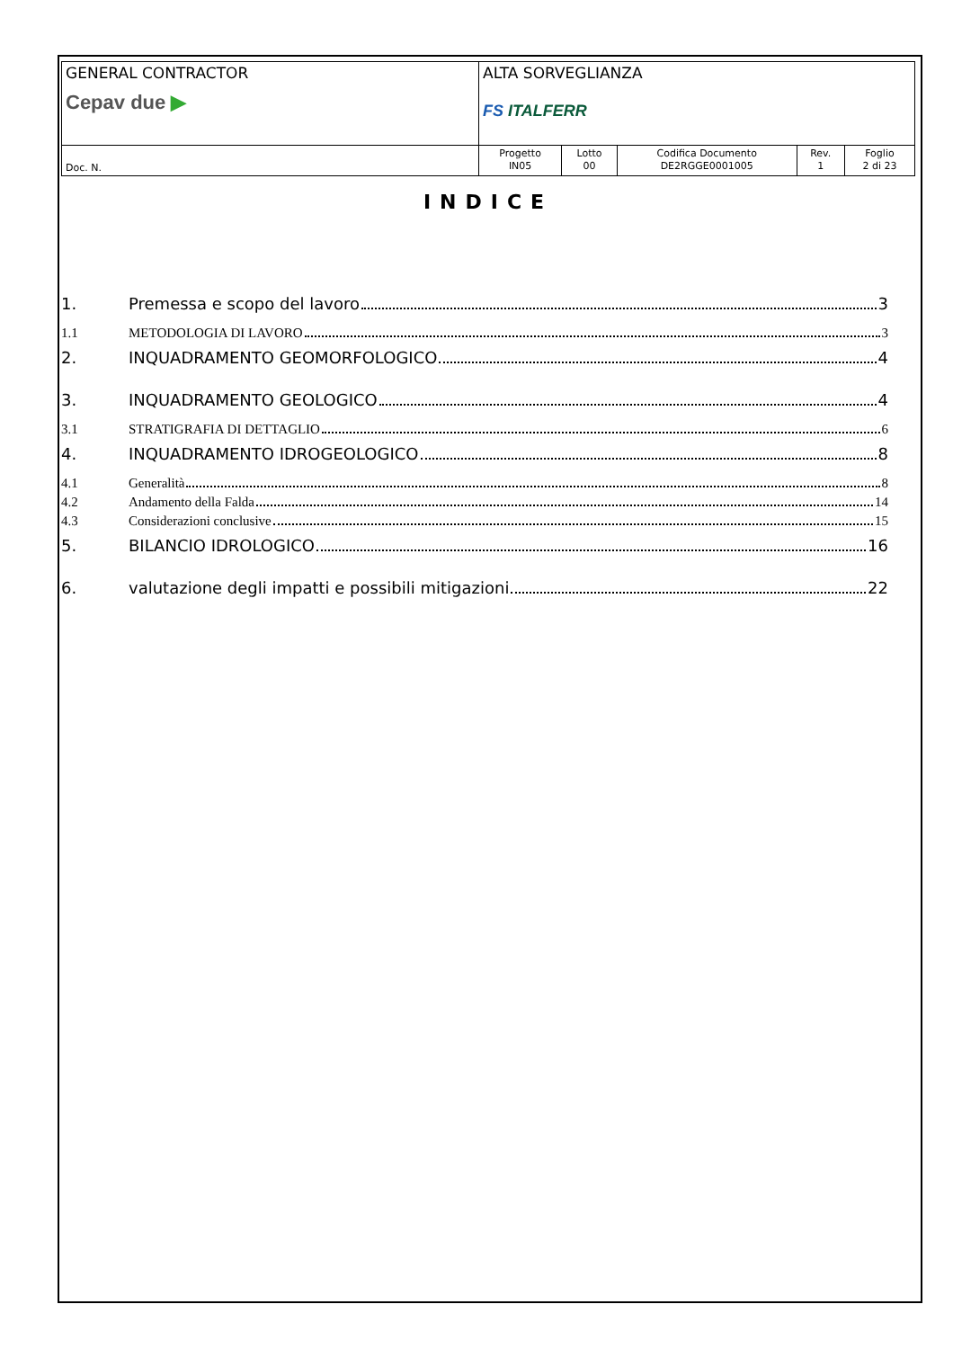| GENERAL CONTRACTOR Cepav due ▶ | ALTA SORVEGLIANZA FS ITALFERR | | | | |
| Doc. N. | Progetto IN05 | Lotto 00 | Codifica Documento DE2RGGE0001005 | Rev. 1 | Foglio 2 di 23 |
INDICE
1. Premessa e scopo del lavoro 3
1.1 METODOLOGIA DI LAVORO 3
2. INQUADRAMENTO GEOMORFOLOGICO 4
3. INQUADRAMENTO GEOLOGICO 4
3.1 STRATIGRAFIA DI DETTAGLIO 6
4. INQUADRAMENTO IDROGEOLOGICO 8
4.1 Generalità 8
4.2 Andamento della Falda 14
4.3 Considerazioni conclusive 15
5. BILANCIO IDROLOGICO 16
6. valutazione degli impatti e possibili mitigazioni 22